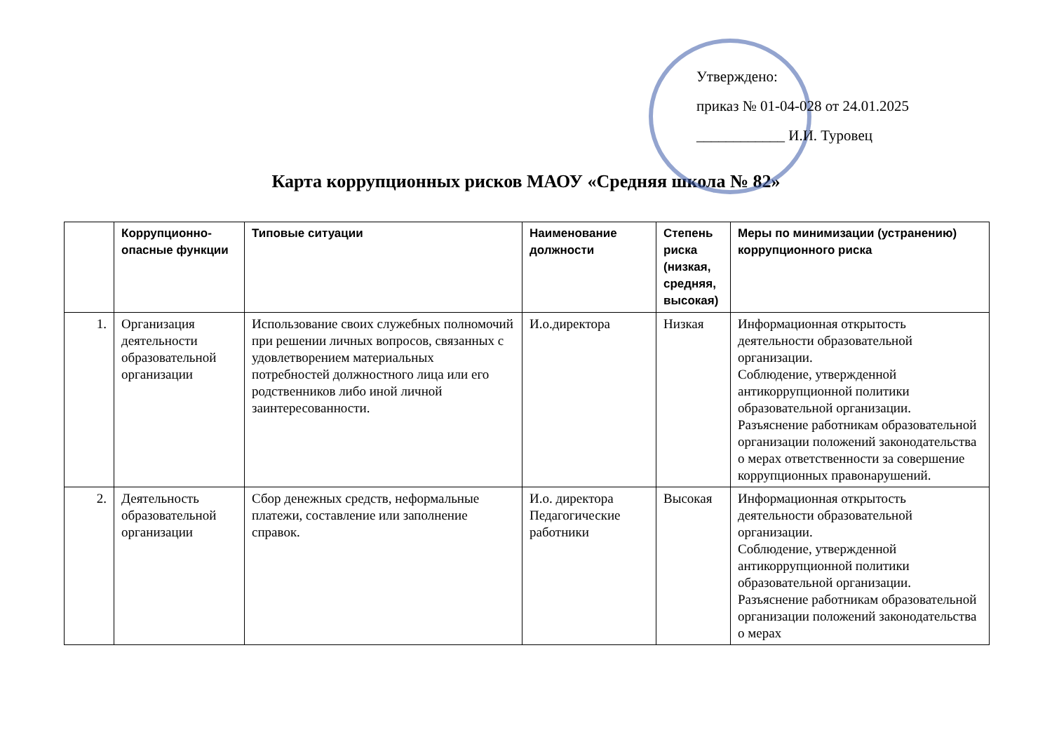Утверждено:
приказ № 01-04-028 от 24.01.2025
____________ И.И. Туровец
Карта коррупционных рисков МАОУ «Средняя школа № 82»
| | Коррупционно-опасные функции | Типовые ситуации | Наименование должности | Степень риска (низкая, средняя, высокая) | Меры по минимизации (устранению) коррупционного риска |
| --- | --- | --- | --- | --- | --- |
| 1. | Организация деятельности образовательной организации | Использование своих служебных полномочий при решении личных вопросов, связанных с удовлетворением материальных потребностей должностного лица или его родственников либо иной личной заинтересованности. | И.о.директора | Низкая | Информационная открытость деятельности образовательной организации. Соблюдение, утвержденной антикоррупционной политики образовательной организации. Разъяснение работникам образовательной организации положений законодательства о мерах ответственности за совершение коррупционных правонарушений. |
| 2. | Деятельность образовательной организации | Сбор денежных средств, неформальные платежи, составление или заполнение справок. | И.о. директора Педагогические работники | Высокая | Информационная открытость деятельности образовательной организации. Соблюдение, утвержденной антикоррупционной политики образовательной организации. Разъяснение работникам образовательной организации положений законодательства о мерах |